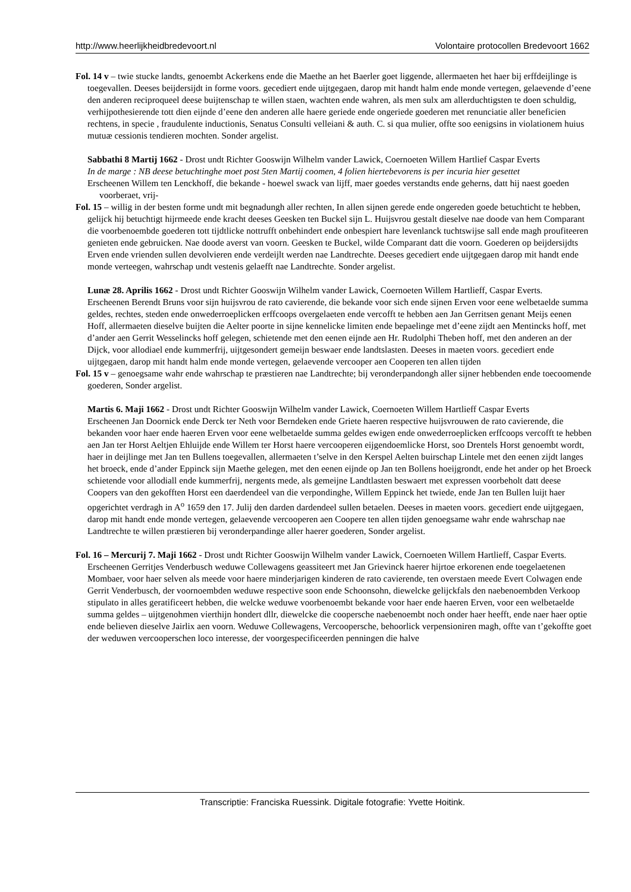http://www.heerlijkheidbredevoort.nl Volontaire protocollen Bredevoort 1662
Fol. 14 v – twie stucke landts, genoembt Ackerkens ende die Maethe an het Baerler goet liggende, allermaeten het haer bij erffdeijlinge is toegevallen. Deeses beijdersijdt in forme voors. gecediert ende uijtgegaen, darop mit handt halm ende monde vertegen, gelaevende d’eene den anderen reciproqueel deese buijtenschap te willen staen, wachten ende wahren, als men sulx am allerduchtigsten te doen schuldig, verhijpothesierende tott dien eijnde d’eene den anderen alle haere geriede ende ongeriede goederen met renunciatie aller beneficien rechtens, in specie , fraudulente inductionis, Senatus Consulti velleiani & auth. C. si qua mulier, offte soo eenigsins in violationem huius mutuæ cessionis tendieren mochten. Sonder argelist.
Sabbathi 8 Martij 1662 - Drost undt Richter Gooswijn Wilhelm vander Lawick, Coernoeten Willem Hartlief Caspar Everts
In de marge : NB deese betuchtinghe moet post 5ten Martij coomen, 4 folien hiertebevorens is per incuria hier gesettet
Erscheenen Willem ten Lenckhoff, die bekande - hoewel swack van lijff, maer goedes verstandts ende geherns, datt hij naest goeden voorberaet, vrij-
Fol. 15 – willig in der besten forme undt mit begnadungh aller rechten, In allen sijnen gerede ende ongereden goede betuchticht te hebben, gelijck hij betuchtigt hijrmeede ende kracht deeses Geesken ten Buckel sijn L. Huijsvrou gestalt dieselve nae doode van hem Comparant die voorbenoembde goederen tott tijdtlicke nottrufft onbehindert ende onbespiert hare levenlanck tuchtswijse sall ende magh proufiteeren genieten ende gebruicken. Nae doode averst van voorn. Geesken te Buckel, wilde Comparant datt die voorn. Goederen op beijdersijdts Erven ende vrienden sullen devolvieren ende verdeijlt werden nae Landtrechte. Deeses gecediert ende uijtgegaen darop mit handt ende monde verteegen, wahrschap undt vestenis gelaefft nae Landtrechte. Sonder argelist.
Lunæ 28. Aprilis 1662 - Drost undt Richter Gooswijn Wilhelm vander Lawick, Coernoeten Willem Hartlieff, Caspar Everts.
Erscheenen Berendt Bruns voor sijn huijsvrou de rato cavierende, die bekande voor sich ende sijnen Erven voor eene welbetaelde summa geldes, rechtes, steden ende onwederroeplicken erffcoops overgelaeten ende vercofft te hebben aen Jan Gerritsen genant Meijs eenen Hoff, allermaeten dieselve buijten die Aelter poorte in sijne kennelicke limiten ende bepaelinge met d’eene zijdt aen Mentincks hoff, met d’ander aen Gerrit Wesselincks hoff gelegen, schietende met den eenen eijnde aen Hr. Rudolphi Theben hoff, met den anderen an der Dijck, voor allodiael ende kummerfrij, uijtgesondert gemeijn beswaer ende landtslasten. Deeses in maeten voors. gecediert ende uijtgegaen, darop mit handt halm ende monde vertegen, gelaevende vercooper aen Cooperen ten allen tijden
Fol. 15 v – genoegsame wahr ende wahrschap te præstieren nae Landtrechte; bij veronderpandongh aller sijner hebbenden ende toecoomende goederen, Sonder argelist.
Martis 6. Maji 1662 - Drost undt Richter Gooswijn Wilhelm vander Lawick, Coernoeten Willem Hartlieff Caspar Everts
Erscheenen Jan Doornick ende Derck ter Neth voor Berndeken ende Griete haeren respective huijsvrouwen de rato cavierende, die bekanden voor haer ende haeren Erven voor eene welbetaelde summa geldes ewigen ende onwederroeplicken erffcoops vercofft te hebben aen Jan ter Horst Aeltjen Ehluijde ende Willem ter Horst haere vercooperen eijgendoemlicke Horst, soo Drentels Horst genoembt wordt, haer in deijlinge met Jan ten Bullens toegevallen, allermaeten t’selve in den Kerspel Aelten buirschap Lintele met den eenen zijdt langes het broeck, ende d’ander Eppinck sijn Maethe gelegen, met den eenen eijnde op Jan ten Bollens hoeijgrondt, ende het ander op het Broeck schietende voor allodiall ende kummerfrij, nergents mede, als gemeijne Landtlasten beswaert met expressen voorbeholt datt deese Coopers van den gekofften Horst een daerdendeel van die verpondinghe, Willem Eppinck het twiede, ende Jan ten Bullen luijt haer opgerichtet verdragh in A<sup>o</sup> 1659 den 17. Julij den darden dardendeel sullen betaelen. Deeses in maeten voors. gecediert ende uijtgegaen, darop mit handt ende monde vertegen, gelaevende vercooperen aen Coopere ten allen tijden genoegsame wahr ende wahrschap nae Landtrechte te willen præstieren bij veronderpandinge aller haerer goederen, Sonder argelist.
Fol. 16 – Mercurij 7. Maji 1662 - Drost undt Richter Gooswijn Wilhelm vander Lawick, Coernoeten Willem Hartlieff, Caspar Everts.
Erscheenen Gerritjes Venderbusch weduwe Collewagens geassiteert met Jan Grievinck haerer hijrtoe erkorenen ende toegelaetenen Mombaer, voor haer selven als meede voor haere minderjarigen kinderen de rato cavierende, ten overstaen meede Evert Colwagen ende Gerrit Venderbusch, der voornoembden weduwe respective soon ende Schoonsohn, diewelcke gelijckfals den naebenoembden Verkoop stipulato in alles geratificeert hebben, die welcke weduwe voorbenoembt bekande voor haer ende haeren Erven, voor een welbetaelde summa geldes – uijtgenohmen vierthijn hondert dllr, diewelcke die coopersche naebenoembt noch onder haer heefft, ende naer haer optie ende believen dieselve Jairlix aen voorn. Weduwe Collewagens, Vercooperschе, behoorlick verpensioniren magh, offte van t’gekoffte goet der weduwen vercooperschen loco interesse, der voorgespecificeerden penningen die halve
Transcriptie: Franciska Ruessink. Digitale fotografie: Yvette Hoitink.